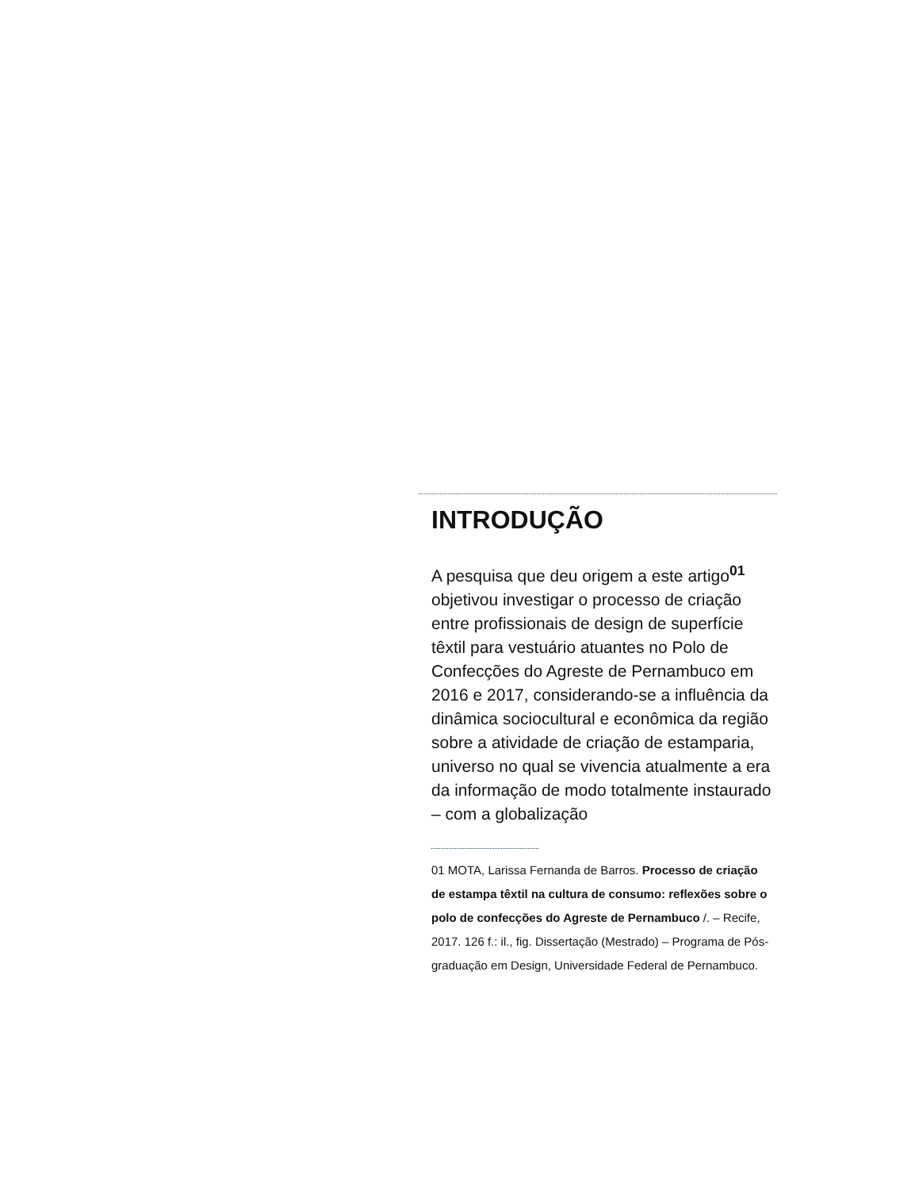INTRODUÇÃO
A pesquisa que deu origem a este artigo<sup>01</sup> objetivou investigar o processo de criação entre profissionais de design de superfície têxtil para vestuário atuantes no Polo de Confecções do Agreste de Pernambuco em 2016 e 2017, considerando-se a influência da dinâmica sociocultural e econômica da região sobre a atividade de criação de estamparia, universo no qual se vivencia atualmente a era da informação de modo totalmente instaurado – com a globalização
01 MOTA, Larissa Fernanda de Barros. Processo de criação de estampa têxtil na cultura de consumo: reflexões sobre o polo de confecções do Agreste de Pernambuco /. – Recife, 2017. 126 f.: il., fig. Dissertação (Mestrado) – Programa de Pós-graduação em Design, Universidade Federal de Pernambuco.